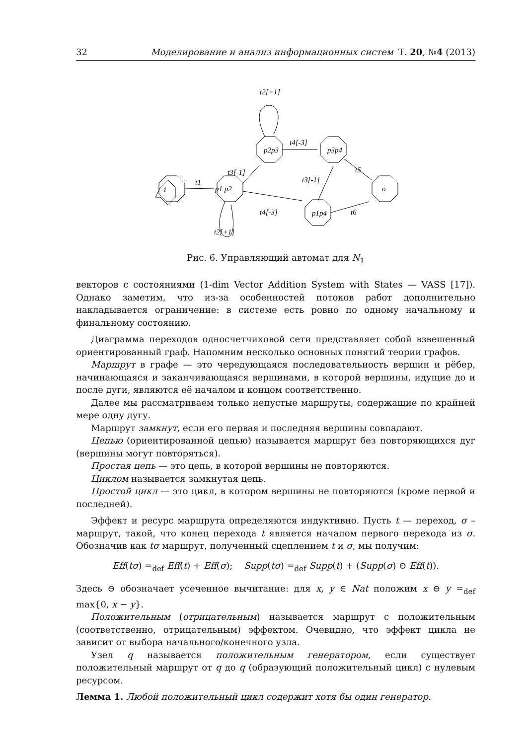32 Моделирование и анализ информационных систем Т. 20, №4 (2013)
i
o
p1 p2
p2p3
p3p4
p1p4
t1
t2[+1]
t2[+1]
t3[-1]
t4[-3]
t3[-1]
t4[-3]
t5
t6
Рис. 6. Управляющий автомат для N<sub>1</sub>
векторов с состояниями (1-dim Vector Addition System with States — VASS [17]). Однако заметим, что из-за особенностей потоков работ дополнительно накладывается ограничение: в системе есть ровно по одному начальному и финальному состоянию.
Диаграмма переходов односчетчиковой сети представляет собой взвешенный ориентированный граф. Напомним несколько основных понятий теории графов.
Маршрут в графе — это чередующаяся последовательность вершин и рёбер, начинающаяся и заканчивающаяся вершинами, в которой вершины, идущие до и после дуги, являются её началом и концом соответственно.
Далее мы рассматриваем только непустые маршруты, содержащие по крайней мере одну дугу.
Маршрут замкнут, если его первая и последняя вершины совпадают.
Цепью (ориентированной цепью) называется маршрут без повторяющихся дуг (вершины могут повторяться).
Простая цепь — это цепь, в которой вершины не повторяются.
Циклом называется замкнутая цепь.
Простой цикл — это цикл, в котором вершины не повторяются (кроме первой и последней).
Эффект и ресурс маршрута определяются индуктивно. Пусть t — переход, σ – маршрут, такой, что конец перехода t является началом первого перехода из σ. Обозначив как tσ маршрут, полученный сцеплением t и σ, мы получим:
Eff(tσ) =<sub>def</sub> Eff(t) + Eff(σ); Supp(tσ) =<sub>def</sub> Supp(t) + (Supp(σ) ⊖ Eff(t)).
Здесь ⊖ обозначает усеченное вычитание: для x, y ∈ Nat положим x ⊖ y =<sub>def</sub> max{0, x − y}.
Положительным (отрицательным) называется маршрут с положительным (соответственно, отрицательным) эффектом. Очевидно, что эффект цикла не зависит от выбора начального/конечного узла.
Узел q называется положительным генератором, если существует положительный маршрут от q до q (образующий положительный цикл) с нулевым ресурсом.
Лемма 1. Любой положительный цикл содержит хотя бы один генератор.